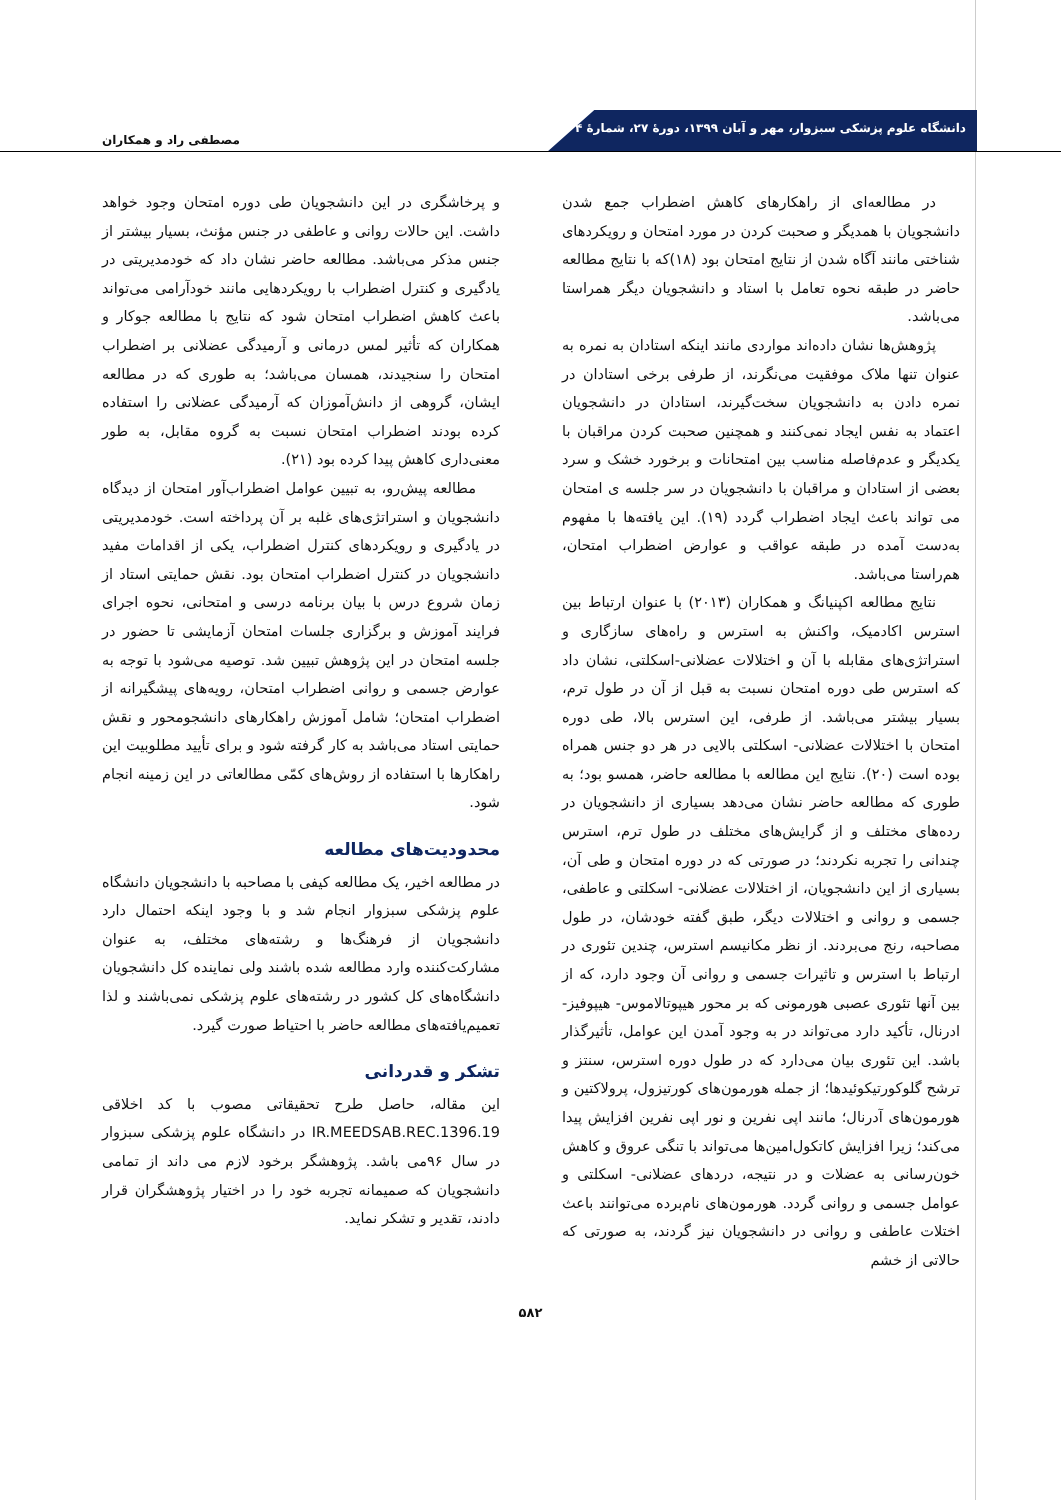دانشگاه علوم پزشکی سبزوار، مهر و آبان ۱۳۹۹، دورۀ ۲۷، شمارۀ ۴
مصطفی راد و همکاران
در مطالعه‌ای از راهکارهای کاهش اضطراب جمع شدن دانشجویان با همدیگر و صحبت کردن در مورد امتحان و رویکردهای شناختی مانند آگاه شدن از نتایج امتحان بود (۱۸)که با نتایج مطالعه حاضر در طبقه نحوه تعامل با استاد و دانشجویان دیگر همراستا می‌باشد.
پژوهش‌ها نشان داده‌اند مواردی مانند اینکه استادان به نمره به عنوان تنها ملاک موفقیت می‌نگرند، از طرفی برخی استادان در نمره دادن به دانشجویان سخت‌گیرند، استادان در دانشجویان اعتماد به نفس ایجاد نمی‌کنند و همچنین صحبت کردن مراقبان با یکدیگر و عدم‌فاصله مناسب بین امتحانات و برخورد خشک و سرد بعضی از استادان و مراقبان با دانشجویان در سر جلسه ی امتحان می تواند باعث ایجاد اضطراب گردد (۱۹). این یافته‌ها با مفهوم به‌دست آمده در طبقه عواقب و عوارض اضطراب امتحان، هم‌راستا می‌باشد.
نتایج مطالعه اکپنیانگ و همکاران (۲۰۱۳) با عنوان ارتباط بین استرس اکادمیک، واکنش به استرس و راه‌های سازگاری و استراتژی‌های مقابله با آن و اختلالات عضلانی-اسکلتی، نشان داد که استرس طی دوره امتحان نسبت به قبل از آن در طول ترم، بسیار بیشتر می‌باشد. از طرفی، این استرس بالا، طی دوره امتحان با اختلالات عضلانی- اسکلتی بالایی در هر دو جنس همراه بوده است (۲۰). نتایج این مطالعه با مطالعه حاضر، همسو بود؛ به طوری که مطالعه حاضر نشان می‌دهد بسیاری از دانشجویان در رده‌های مختلف و از گرایش‌های مختلف در طول ترم، استرس چندانی را تجربه نکردند؛ در صورتی که در دوره امتحان و طی آن، بسیاری از این دانشجویان، از اختلالات عضلانی- اسکلتی و عاطفی، جسمی و روانی و اختلالات دیگر، طبق گفته خودشان، در طول مصاحبه، رنج می‌بردند. از نظر مکانیسم استرس، چندین تئوری در ارتباط با استرس و تاثیرات جسمی و روانی آن وجود دارد، که از بین آنها تئوری عصبی هورمونی که بر محور هیپوتالاموس- هیپوفیز- ادرنال، تأکید دارد می‌تواند در به وجود آمدن این عوامل، تأثیرگذار باشد. این تئوری بیان می‌دارد که در طول دوره استرس، سنتز و ترشح گلوکورتیکوئیدها؛ از جمله هورمون‌های کورتیزول، پرولاکتین و هورمون‌های آدرنال؛ مانند اپی نفرین و نور اپی نفرین افزایش پیدا می‌کند؛ زیرا افزایش کاتکول‌امین‌ها می‌تواند با تنگی عروق و کاهش خون‌رسانی به عضلات و در نتیجه، دردهای عضلانی- اسکلتی و عوامل جسمی و روانی گردد. هورمون‌های نام‌برده می‌توانند باعث اختلات عاطفی و روانی در دانشجویان نیز گردند، به صورتی که حالاتی از خشم
و پرخاشگری در این دانشجویان طی دوره امتحان وجود خواهد داشت. این حالات روانی و عاطفی در جنس مؤنث، بسیار بیشتر از جنس مذکر می‌باشد. مطالعه حاضر نشان داد که خودمدیریتی در یادگیری و کنترل اضطراب با رویکردهایی مانند خودآرامی می‌تواند باعث کاهش اضطراب امتحان شود که نتایج با مطالعه جوکار و همکاران که تأثیر لمس درمانی و آرمیدگی عضلانی بر اضطراب امتحان را سنجیدند، همسان می‌باشد؛ به طوری که در مطالعه ایشان، گروهی از دانش‌آموزان که آرمیدگی عضلانی را استفاده کرده بودند اضطراب امتحان نسبت به گروه مقابل، به طور معنی‌داری کاهش پیدا کرده بود (۲۱).
مطالعه پیش‌رو، به تبیین عوامل اضطراب‌آور امتحان از دیدگاه دانشجویان و استراتژی‌های غلبه بر آن پرداخته است. خودمدیریتی در یادگیری و رویکردهای کنترل اضطراب، یکی از اقدامات مفید دانشجویان در کنترل اضطراب امتحان بود. نقش حمایتی استاد از زمان شروع درس با بیان برنامه درسی و امتحانی، نحوه اجرای فرایند آموزش و برگزاری جلسات امتحان آزمایشی تا حضور در جلسه امتحان در این پژوهش تبیین شد. توصیه می‌شود با توجه به عوارض جسمی و روانی اضطراب امتحان، رویه‌های پیشگیرانه از اضطراب امتحان؛ شامل آموزش راهکارهای دانشجومحور و نقش حمایتی استاد می‌باشد به کار گرفته شود و برای تأیید مطلوبیت این راهکارها با استفاده از روش‌های کمّی مطالعاتی در این زمینه انجام شود.
محدودیت‌های مطالعه
در مطالعه اخیر، یک مطالعه کیفی با مصاحبه با دانشجویان دانشگاه علوم پزشکی سبزوار انجام شد و با وجود اینکه احتمال دارد دانشجویان از فرهنگ‌ها و رشته‌های مختلف، به عنوان مشارکت‌کننده وارد مطالعه شده باشند ولی نماینده کل دانشجویان دانشگاه‌های کل کشور در رشته‌های علوم پزشکی نمی‌باشند و لذا تعمیم‌یافته‌های مطالعه حاضر با احتیاط صورت گیرد.
تشکر و قدردانی
این مقاله، حاصل طرح تحقیقاتی مصوب با کد اخلاقی IR.MEEDSAB.REC.1396.19 در دانشگاه علوم پزشکی سبزوار در سال ۹۶می باشد. پژوهشگر برخود لازم می داند از تمامی دانشجویان که صمیمانه تجربه خود را در اختیار پژوهشگران قرار دادند، تقدیر و تشکر نماید.
۵۸۲